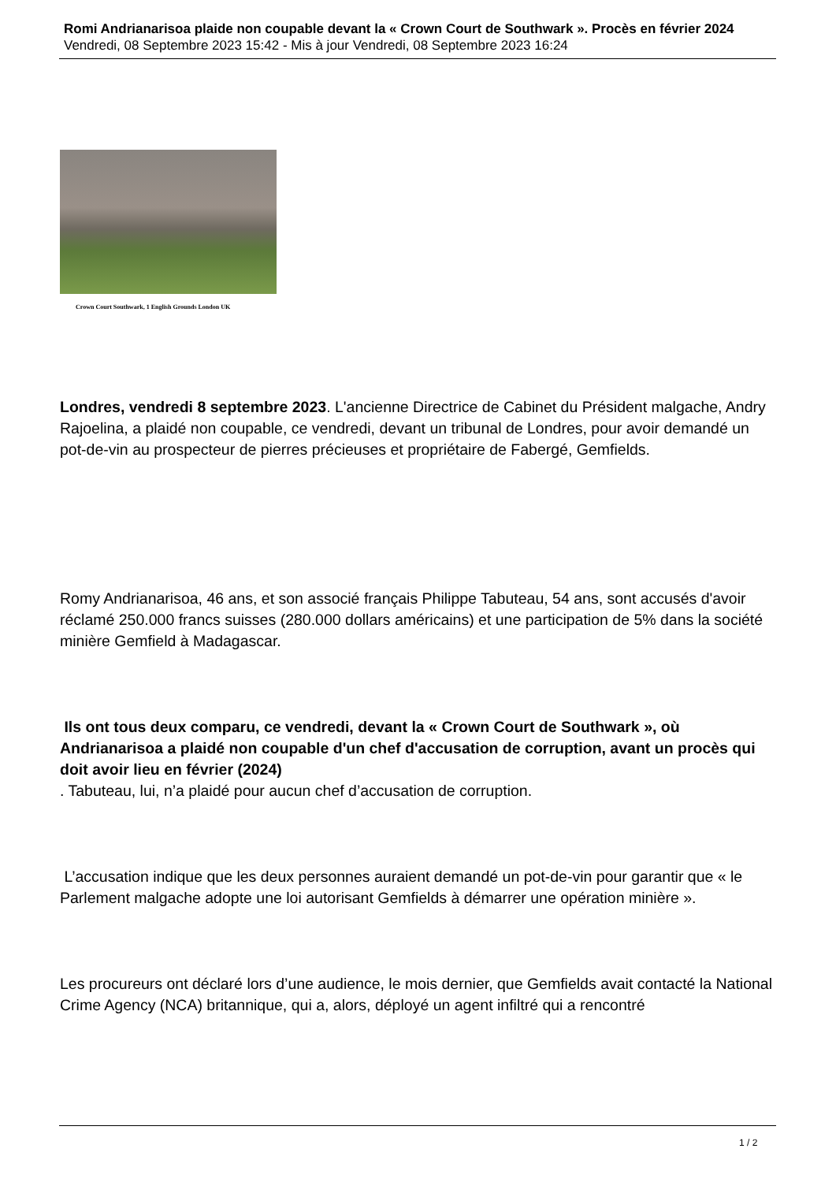Romi Andrianarisoa plaide non coupable devant la « Crown Court de Southwark ». Procès en février 2024
Vendredi, 08 Septembre 2023 15:42 - Mis à jour Vendredi, 08 Septembre 2023 16:24
Crown Court Southwark, 1 English Grounds London UK
Londres, vendredi 8 septembre 2023. L'ancienne Directrice de Cabinet du Président malgache, Andry Rajoelina, a plaidé non coupable, ce vendredi, devant un tribunal de Londres, pour avoir demandé un pot-de-vin au prospecteur de pierres précieuses et propriétaire de Fabergé, Gemfields.
Romy Andrianarisoa, 46 ans, et son associé français Philippe Tabuteau, 54 ans, sont accusés d'avoir réclamé 250.000 francs suisses (280.000 dollars américains) et une participation de 5% dans la société minière Gemfield à Madagascar.
Ils ont tous deux comparu, ce vendredi, devant la « Crown Court de Southwark », où Andrianarisoa a plaidé non coupable d'un chef d'accusation de corruption, avant un procès qui doit avoir lieu en février (2024)
. Tabuteau, lui, n’a plaidé pour aucun chef d’accusation de corruption.
L’accusation indique que les deux personnes auraient demandé un pot-de-vin pour garantir que « le Parlement malgache adopte une loi autorisant Gemfields à démarrer une opération minière ».
Les procureurs ont déclaré lors d’une audience, le mois dernier, que Gemfields avait contacté la National Crime Agency (NCA) britannique, qui a, alors, déployé un agent infiltré qui a rencontré
1 / 2